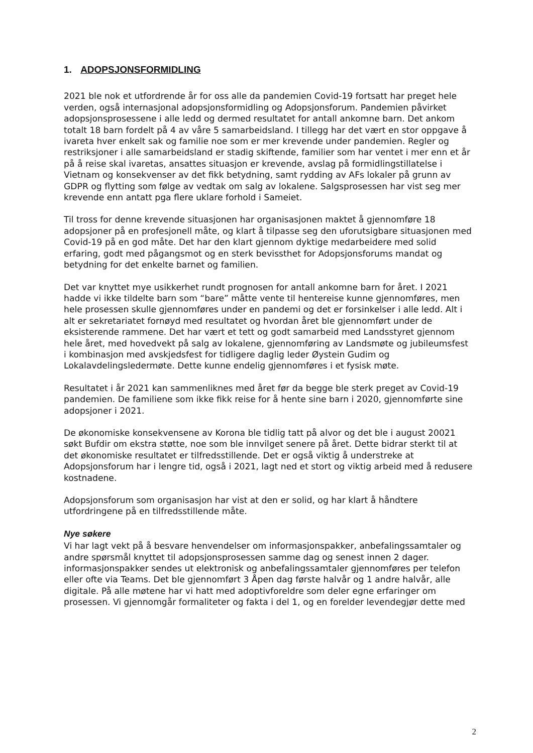1. ADOPSJONSFORMIDLING
2021 ble nok et utfordrende år for oss alle da pandemien Covid-19 fortsatt har preget hele verden, også internasjonal adopsjonsformidling og Adopsjonsforum. Pandemien påvirket adopsjonsprosessene i alle ledd og dermed resultatet for antall ankomne barn. Det ankom totalt 18 barn fordelt på 4 av våre 5 samarbeidsland. I tillegg har det vært en stor oppgave å ivareta hver enkelt sak og familie noe som er mer krevende under pandemien. Regler og restriksjoner i alle samarbeidsland er stadig skiftende, familier som har ventet i mer enn et år på å reise skal ivaretas, ansattes situasjon er krevende, avslag på formidlingstillatelse i Vietnam og konsekvenser av det fikk betydning, samt rydding av AFs lokaler på grunn av GDPR og flytting som følge av vedtak om salg av lokalene. Salgsprosessen har vist seg mer krevende enn antatt pga flere uklare forhold i Sameiet.
Til tross for denne krevende situasjonen har organisasjonen maktet å gjennomføre 18 adopsjoner på en profesjonell måte, og klart å tilpasse seg den uforutsigbare situasjonen med Covid-19 på en god måte. Det har den klart gjennom dyktige medarbeidere med solid erfaring, godt med pågangsmot og en sterk bevissthet for Adopsjonsforums mandat og betydning for det enkelte barnet og familien.
Det var knyttet mye usikkerhet rundt prognosen for antall ankomne barn for året. I 2021 hadde vi ikke tildelte barn som “bare” måtte vente til hentereise kunne gjennomføres, men hele prosessen skulle gjennomføres under en pandemi og det er forsinkelser i alle ledd. Alt i alt er sekretariatet fornøyd med resultatet og hvordan året ble gjennomført under de eksisterende rammene. Det har vært et tett og godt samarbeid med Landsstyret gjennom hele året, med hovedvekt på salg av lokalene, gjennomføring av Landsmøte og jubileumsfest i kombinasjon med avskjedsfest for tidligere daglig leder Øystein Gudim og Lokalavdelingsledermøte. Dette kunne endelig gjennomføres i et fysisk møte.
Resultatet i år 2021 kan sammenliknes med året før da begge ble sterk preget av Covid-19 pandemien. De familiene som ikke fikk reise for å hente sine barn i 2020, gjennomførte sine adopsjoner i 2021.
De økonomiske konsekvensene av Korona ble tidlig tatt på alvor og det ble i august 20021 søkt Bufdir om ekstra støtte, noe som ble innvilget senere på året. Dette bidrar sterkt til at det økonomiske resultatet er tilfredsstillende. Det er også viktig å understreke at Adopsjonsforum har i lengre tid, også i 2021, lagt ned et stort og viktig arbeid med å redusere kostnadene.
Adopsjonsforum som organisasjon har vist at den er solid, og har klart å håndtere utfordringene på en tilfredsstillende måte.
Nye søkere
Vi har lagt vekt på å besvare henvendelser om informasjonspakker, anbefalingssamtaler og andre spørsmål knyttet til adopsjonsprosessen samme dag og senest innen 2 dager. informasjonspakker sendes ut elektronisk og anbefalingssamtaler gjennomføres per telefon eller ofte via Teams. Det ble gjennomført 3 Åpen dag første halvår og 1 andre halvår, alle digitale. På alle møtene har vi hatt med adoptivforeldre som deler egne erfaringer om prosessen. Vi gjennomgår formaliteter og fakta i del 1, og en forelder levendegjør dette med
2